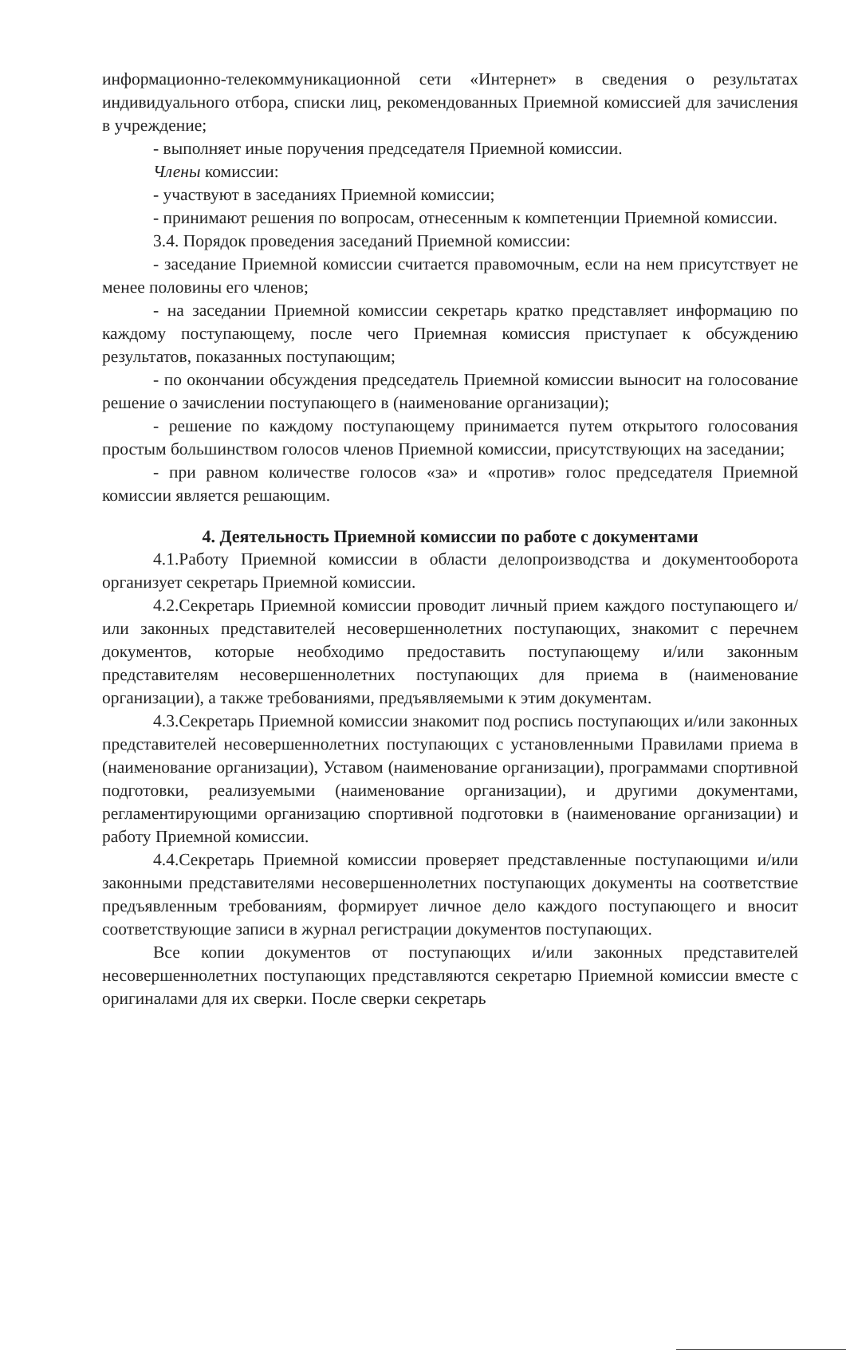информационно-телекоммуникационной сети «Интернет» в сведения о результатах индивидуального отбора, списки лиц, рекомендованных Приемной комиссией для зачисления в учреждение;
- выполняет иные поручения председателя Приемной комиссии.
Члены комиссии:
- участвуют в заседаниях Приемной комиссии;
- принимают решения по вопросам, отнесенным к компетенции Приемной комиссии.
3.4. Порядок проведения заседаний Приемной комиссии:
- заседание Приемной комиссии считается правомочным, если на нем присутствует не менее половины его членов;
- на заседании Приемной комиссии секретарь кратко представляет информацию по каждому поступающему, после чего Приемная комиссия приступает к обсуждению результатов, показанных поступающим;
- по окончании обсуждения председатель Приемной комиссии выносит на голосование решение о зачислении поступающего в (наименование организации);
- решение по каждому поступающему принимается путем открытого голосования простым большинством голосов членов Приемной комиссии, присутствующих на заседании;
- при равном количестве голосов «за» и «против» голос председателя Приемной комиссии является решающим.
4. Деятельность Приемной комиссии по работе с документами
4.1.Работу Приемной комиссии в области делопроизводства и документооборота организует секретарь Приемной комиссии.
4.2.Секретарь Приемной комиссии проводит личный прием каждого поступающего и/или законных представителей несовершеннолетних поступающих, знакомит с перечнем документов, которые необходимо предоставить поступающему и/или законным представителям несовершеннолетних поступающих для приема в (наименование организации), а также требованиями, предъявляемыми к этим документам.
4.3.Секретарь Приемной комиссии знакомит под роспись поступающих и/или законных представителей несовершеннолетних поступающих с установленными Правилами приема в (наименование организации), Уставом (наименование организации), программами спортивной подготовки, реализуемыми (наименование организации), и другими документами, регламентирующими организацию спортивной подготовки в (наименование организации) и работу Приемной комиссии.
4.4.Секретарь Приемной комиссии проверяет представленные поступающими и/или законными представителями несовершеннолетних поступающих документы на соответствие предъявленным требованиям, формирует личное дело каждого поступающего и вносит соответствующие записи в журнал регистрации документов поступающих.
Все копии документов от поступающих и/или законных представителей несовершеннолетних поступающих представляются секретарю Приемной комиссии вместе с оригиналами для их сверки. После сверки секретарь